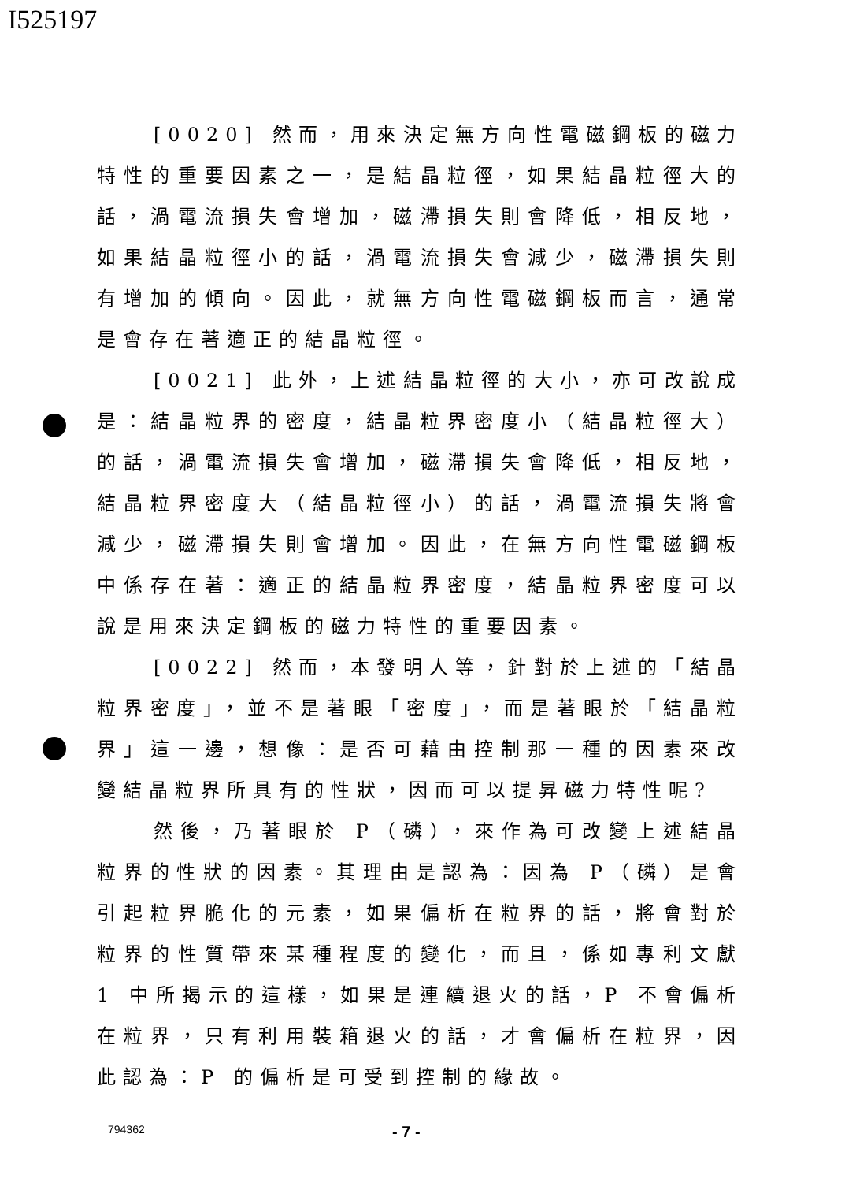I525197
[0020] 然而，用來決定無方向性電磁鋼板的磁力特性的重要因素之一，是結晶粒徑，如果結晶粒徑大的話，渦電流損失會增加，磁滯損失則會降低，相反地，如果結晶粒徑小的話，渦電流損失會減少，磁滯損失則有增加的傾向。因此，就無方向性電磁鋼板而言，通常是會存在著適正的結晶粒徑。
[0021] 此外，上述結晶粒徑的大小，亦可改說成是：結晶粒界的密度，結晶粒界密度小（結晶粒徑大）的話，渦電流損失會增加，磁滯損失會降低，相反地，結晶粒界密度大（結晶粒徑小）的話，渦電流損失將會減少，磁滯損失則會增加。因此，在無方向性電磁鋼板中係存在著：適正的結晶粒界密度，結晶粒界密度可以說是用來決定鋼板的磁力特性的重要因素。
[0022] 然而，本發明人等，針對於上述的「結晶粒界密度」，並不是著眼「密度」，而是著眼於「結晶粒界」這一邊，想像：是否可藉由控制那一種的因素來改變結晶粒界所具有的性狀，因而可以提昇磁力特性呢?
然後，乃著眼於 P（磷），來作為可改變上述結晶粒界的性狀的因素。其理由是認為：因為 P（磷）是會引起粒界脆化的元素，如果偏析在粒界的話，將會對於粒界的性質帶來某種程度的變化，而且，係如專利文獻 1 中所揭示的這樣，如果是連續退火的話，P 不會偏析在粒界，只有利用裝箱退火的話，才會偏析在粒界，因此認為：P 的偏析是可受到控制的緣故。
794362 - 7 -